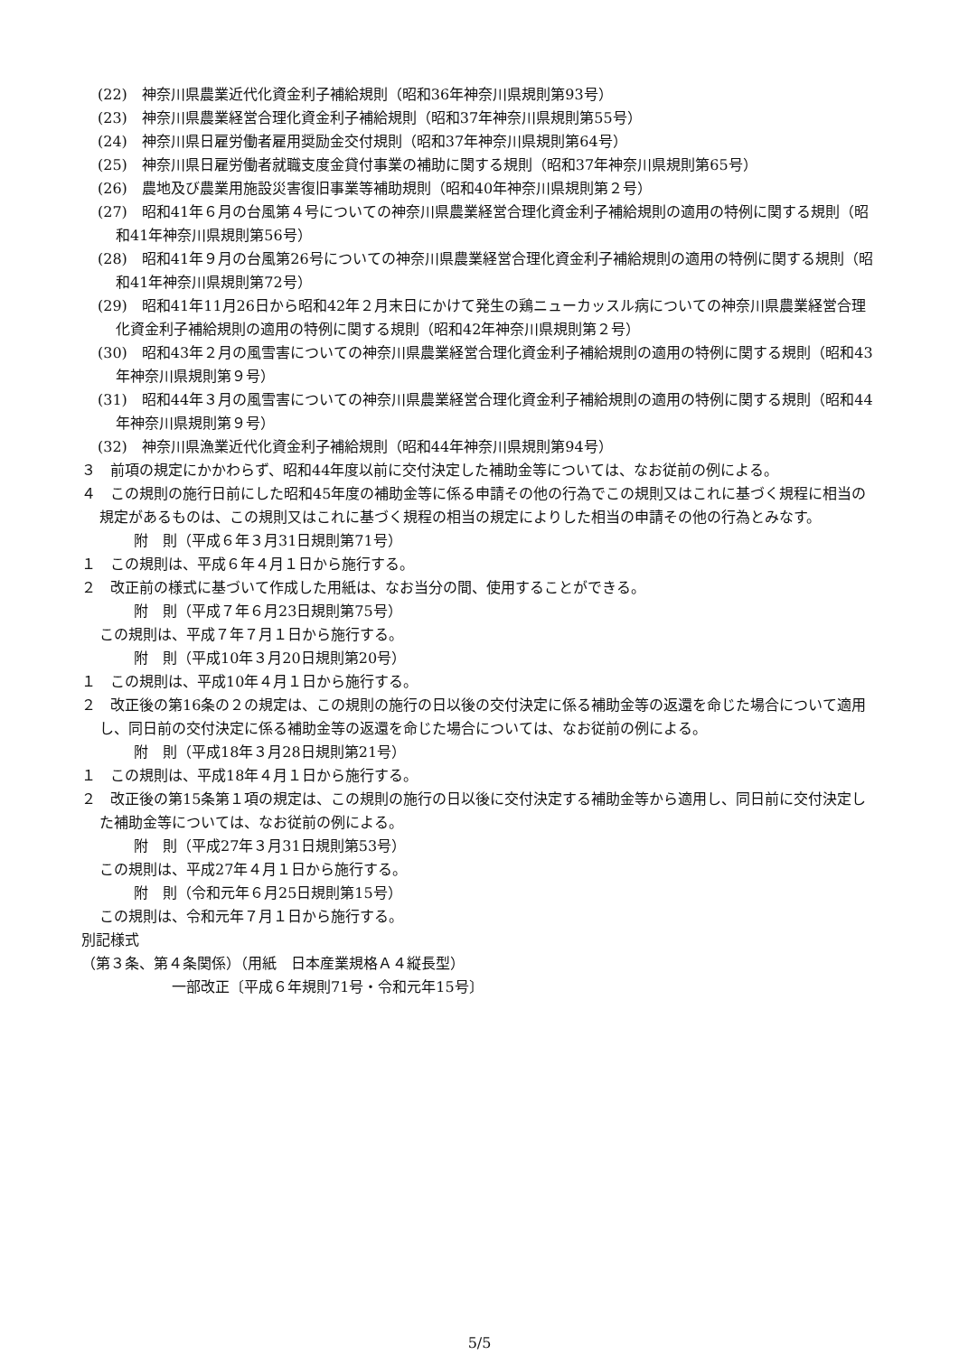(22)　神奈川県農業近代化資金利子補給規則（昭和36年神奈川県規則第93号）
(23)　神奈川県農業経営合理化資金利子補給規則（昭和37年神奈川県規則第55号）
(24)　神奈川県日雇労働者雇用奨励金交付規則（昭和37年神奈川県規則第64号）
(25)　神奈川県日雇労働者就職支度金貸付事業の補助に関する規則（昭和37年神奈川県規則第65号）
(26)　農地及び農業用施設災害復旧事業等補助規則（昭和40年神奈川県規則第２号）
(27)　昭和41年６月の台風第４号についての神奈川県農業経営合理化資金利子補給規則の適用の特例に関する規則（昭和41年神奈川県規則第56号）
(28)　昭和41年９月の台風第26号についての神奈川県農業経営合理化資金利子補給規則の適用の特例に関する規則（昭和41年神奈川県規則第72号）
(29)　昭和41年11月26日から昭和42年２月末日にかけて発生の鶏ニューカッスル病についての神奈川県農業経営合理化資金利子補給規則の適用の特例に関する規則（昭和42年神奈川県規則第２号）
(30)　昭和43年２月の風雪害についての神奈川県農業経営合理化資金利子補給規則の適用の特例に関する規則（昭和43年神奈川県規則第９号）
(31)　昭和44年３月の風雪害についての神奈川県農業経営合理化資金利子補給規則の適用の特例に関する規則（昭和44年神奈川県規則第９号）
(32)　神奈川県漁業近代化資金利子補給規則（昭和44年神奈川県規則第94号）
３　前項の規定にかかわらず、昭和44年度以前に交付決定した補助金等については、なお従前の例による。
４　この規則の施行日前にした昭和45年度の補助金等に係る申請その他の行為でこの規則又はこれに基づく規程に相当の規定があるものは、この規則又はこれに基づく規程の相当の規定によりした相当の申請その他の行為とみなす。
附　則（平成６年３月31日規則第71号）
１　この規則は、平成６年４月１日から施行する。
２　改正前の様式に基づいて作成した用紙は、なお当分の間、使用することができる。
附　則（平成７年６月23日規則第75号）
この規則は、平成７年７月１日から施行する。
附　則（平成10年３月20日規則第20号）
１　この規則は、平成10年４月１日から施行する。
２　改正後の第16条の２の規定は、この規則の施行の日以後の交付決定に係る補助金等の返還を命じた場合について適用し、同日前の交付決定に係る補助金等の返還を命じた場合については、なお従前の例による。
附　則（平成18年３月28日規則第21号）
１　この規則は、平成18年４月１日から施行する。
２　改正後の第15条第１項の規定は、この規則の施行の日以後に交付決定する補助金等から適用し、同日前に交付決定した補助金等については、なお従前の例による。
附　則（平成27年３月31日規則第53号）
この規則は、平成27年４月１日から施行する。
附　則（令和元年６月25日規則第15号）
この規則は、令和元年７月１日から施行する。
別記様式
（第３条、第４条関係）（用紙　日本産業規格Ａ４縦長型）
一部改正〔平成６年規則71号・令和元年15号〕
5/5